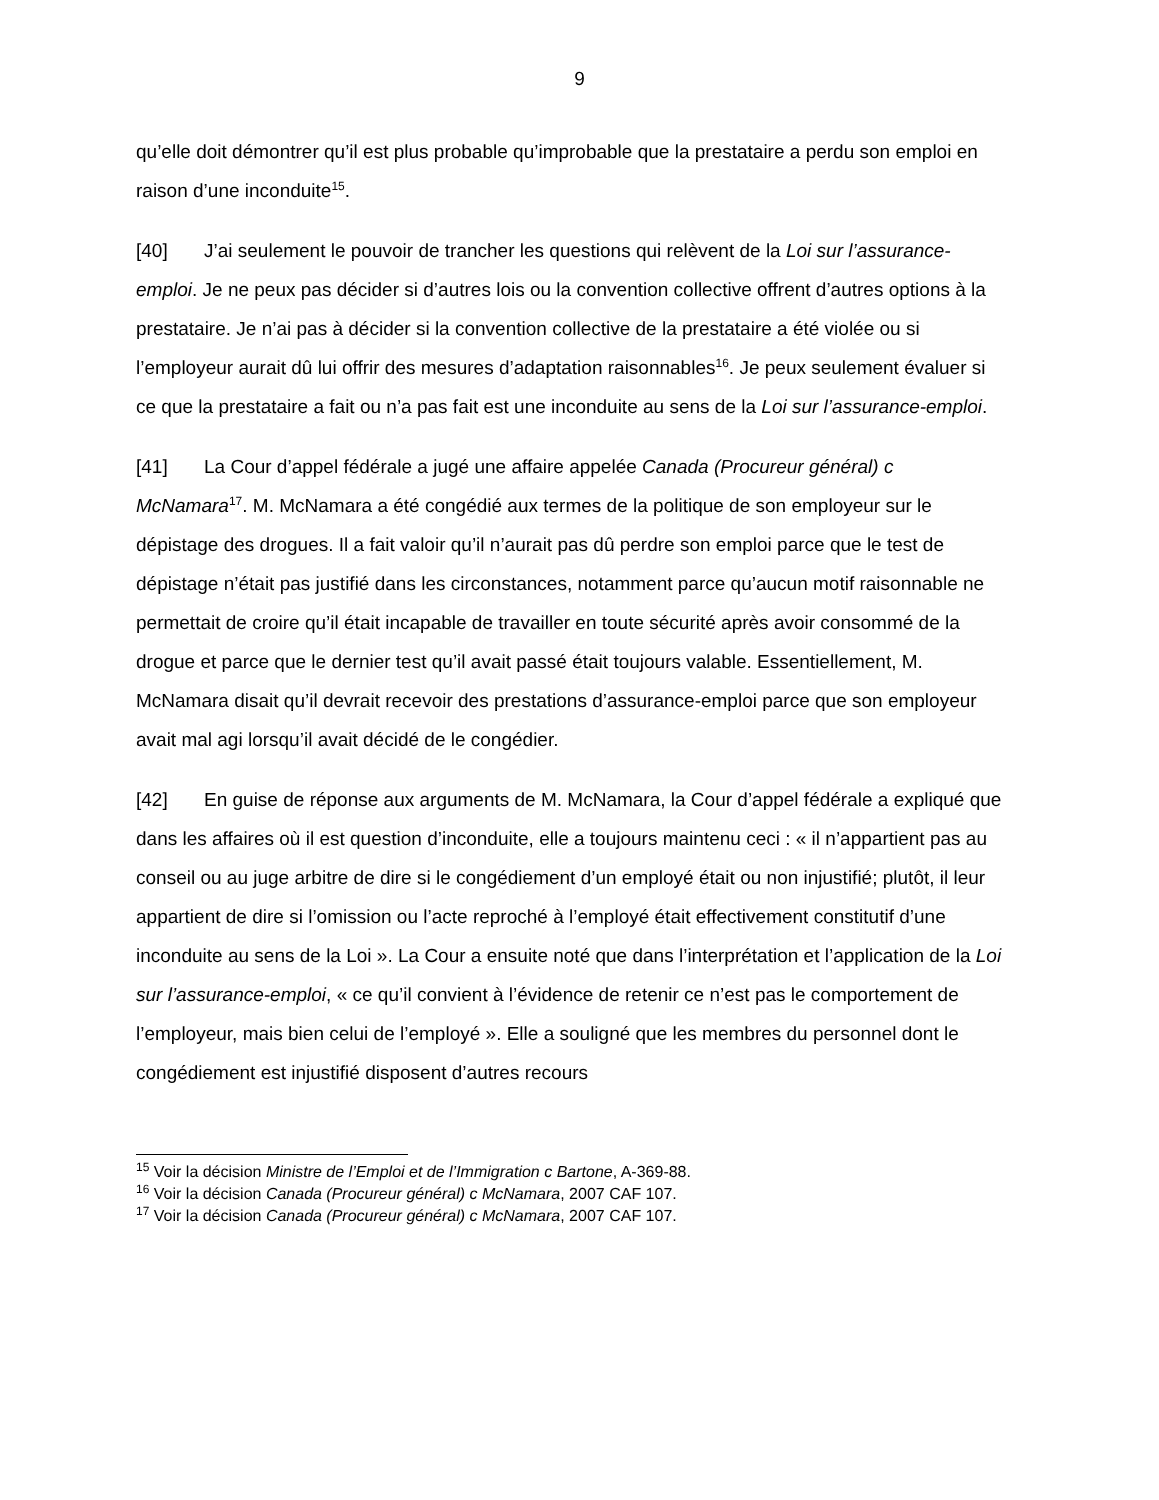9
qu’elle doit démontrer qu’il est plus probable qu’improbable que la prestataire a perdu son emploi en raison d’une inconduite<sup>15</sup>.
[40] J’ai seulement le pouvoir de trancher les questions qui relèvent de la Loi sur l’assurance-emploi. Je ne peux pas décider si d’autres lois ou la convention collective offrent d’autres options à la prestataire. Je n’ai pas à décider si la convention collective de la prestataire a été violée ou si l’employeur aurait dû lui offrir des mesures d’adaptation raisonnables<sup>16</sup>. Je peux seulement évaluer si ce que la prestataire a fait ou n’a pas fait est une inconduite au sens de la Loi sur l’assurance-emploi.
[41] La Cour d’appel fédérale a jugé une affaire appelée Canada (Procureur général) c McNamara<sup>17</sup>. M. McNamara a été congédié aux termes de la politique de son employeur sur le dépistage des drogues. Il a fait valoir qu’il n’aurait pas dû perdre son emploi parce que le test de dépistage n’était pas justifié dans les circonstances, notamment parce qu’aucun motif raisonnable ne permettait de croire qu’il était incapable de travailler en toute sécurité après avoir consommé de la drogue et parce que le dernier test qu’il avait passé était toujours valable. Essentiellement, M. McNamara disait qu’il devrait recevoir des prestations d’assurance-emploi parce que son employeur avait mal agi lorsqu’il avait décidé de le congédier.
[42] En guise de réponse aux arguments de M. McNamara, la Cour d’appel fédérale a expliqué que dans les affaires où il est question d’inconduite, elle a toujours maintenu ceci : « il n’appartient pas au conseil ou au juge arbitre de dire si le congédiement d’un employé était ou non injustifié; plutôt, il leur appartient de dire si l’omission ou l’acte reproché à l’employé était effectivement constitutif d’une inconduite au sens de la Loi ». La Cour a ensuite noté que dans l’interprétation et l’application de la Loi sur l’assurance-emploi, « ce qu’il convient à l’évidence de retenir ce n’est pas le comportement de l’employeur, mais bien celui de l’employé ». Elle a souligné que les membres du personnel dont le congédiement est injustifié disposent d’autres recours
<sup>15</sup> Voir la décision Ministre de l’Emploi et de l’Immigration c Bartone, A-369-88.
<sup>16</sup> Voir la décision Canada (Procureur général) c McNamara, 2007 CAF 107.
<sup>17</sup> Voir la décision Canada (Procureur général) c McNamara, 2007 CAF 107.